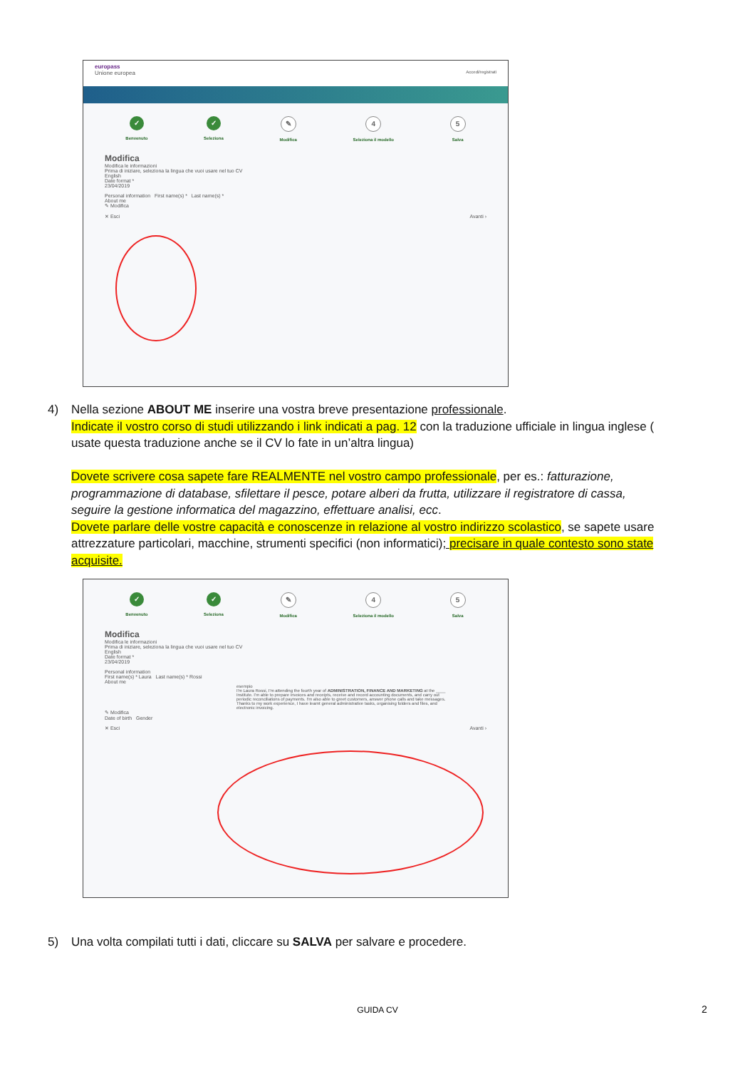europass
Unione europea Accedi/registrati
✓
Benvenuto
✓
Seleziona
✎
Modifica
4
Seleziona il modello
5
Salva
Modifica
Modifica le informazioni
Prima di iniziare, seleziona la lingua che vuoi usare nel tuo CV
English
Date format *
23/04/2019
Personal information First name(s) * Last name(s) *
About me
✎ Modifica
✕ Esci Avanti ›
4) Nella sezione ABOUT ME inserire una vostra breve presentazione professionale.
Indicate il vostro corso di studi utilizzando i link indicati a pag. 12 con la traduzione ufficiale in lingua inglese ( usate questa traduzione anche se il CV lo fate in un’altra lingua)
Dovete scrivere cosa sapete fare REALMENTE nel vostro campo professionale, per es.: fatturazione, programmazione di database, sfilettare il pesce, potare alberi da frutta, utilizzare il registratore di cassa, seguire la gestione informatica del magazzino, effettuare analisi, ecc.
Dovete parlare delle vostre capacità e conoscenze in relazione al vostro indirizzo scolastico, se sapete usare attrezzature particolari, macchine, strumenti specifici (non informatici); precisare in quale contesto sono state acquisite.
✓
Benvenuto
✓
Seleziona
✎
Modifica
4
Seleziona il modello
5
Salva
Modifica
Modifica le informazioni
Prima di iniziare, seleziona la lingua che vuoi usare nel tuo CV
English
Date format *
23/04/2019
Personal information
First name(s) * Laura Last name(s) * Rossi
About me
esempio
I'm Laura Rossi, I'm attending the fourth year of ADMINISTRATION, FINANCE AND MARKETING at the ____ Institute. I'm able to prepare invoices and receipts, receive and record accounting documents, and carry out periodic reconciliations of payments. I'm also able to greet customers, answer phone calls and take messages. Thanks to my work experience, I have learnt general administrative tasks, organising folders and files, and electronic invoicing.
✎ Modifica
Date of birth Gender
✕ Esci Avanti ›
5) Una volta compilati tutti i dati, cliccare su SALVA per salvare e procedere.
GUIDA CV 2